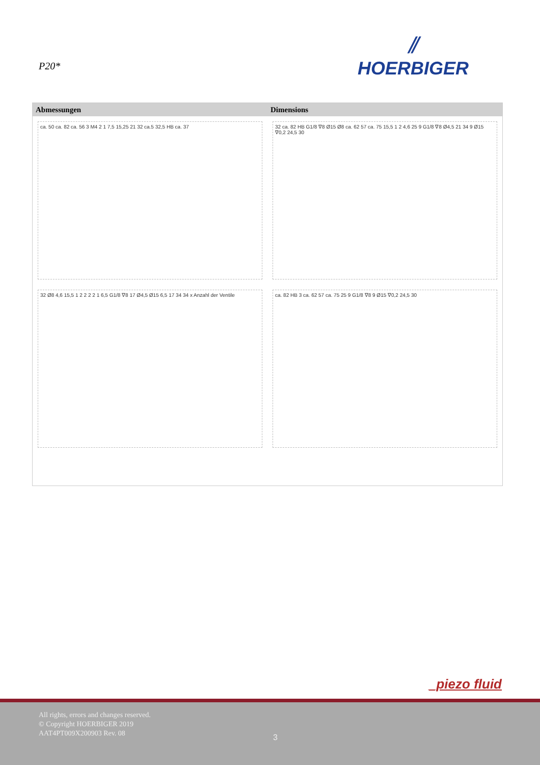P20*
⫽
HOERBIGER
Abmessungen Dimensions
ca. 50 ca. 82 ca. 56 3 M4 2 1 7,5 15,25 21 32 ca.5 32,5 HB ca. 37
32 ca. 82 HB G1/8 ∇8 Ø15 Ø8 ca. 62 57 ca. 75 15,5 1 2 4,6 25 9 G1/8 ∇8 Ø4,5 21 34 9 Ø15 ∇0,2 24,5 30
32 Ø8 4,6 15,5 1 2 2 2 2 1 6,5 G1/8 ∇8 17 Ø4,5 Ø15 6,5 17 34 34 x Anzahl der Ventile
ca. 82 HB 3 ca. 62 57 ca. 75 25 9 G1/8 ∇8 9 Ø15 ∇0,2 24,5 30
_piezo fluid
All rights, errors and changes reserved.
© Copyright HOERBIGER 2019
AAT4PT009X200903 Rev. 08
3